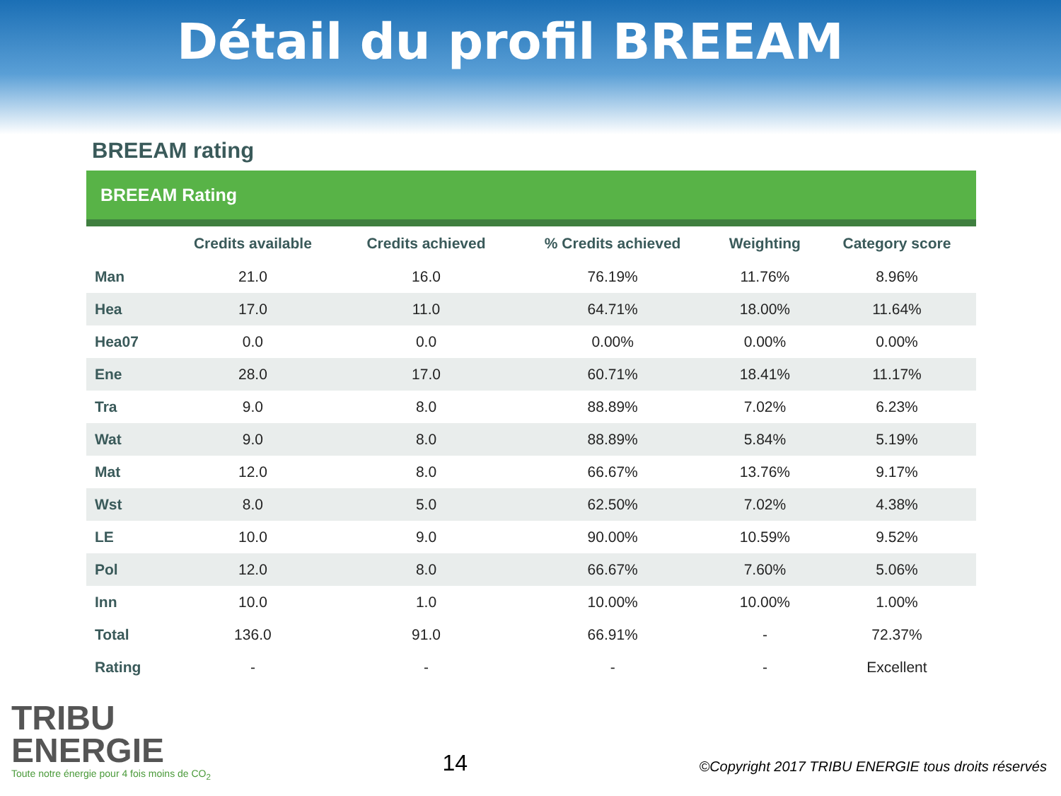Détail du profil BREEAM
BREEAM rating
BREEAM Rating
| | Credits available | Credits achieved | % Credits achieved | Weighting | Category score |
| --- | --- | --- | --- | --- | --- |
| Man | 21.0 | 16.0 | 76.19% | 11.76% | 8.96% |
| Hea | 17.0 | 11.0 | 64.71% | 18.00% | 11.64% |
| Hea07 | 0.0 | 0.0 | 0.00% | 0.00% | 0.00% |
| Ene | 28.0 | 17.0 | 60.71% | 18.41% | 11.17% |
| Tra | 9.0 | 8.0 | 88.89% | 7.02% | 6.23% |
| Wat | 9.0 | 8.0 | 88.89% | 5.84% | 5.19% |
| Mat | 12.0 | 8.0 | 66.67% | 13.76% | 9.17% |
| Wst | 8.0 | 5.0 | 62.50% | 7.02% | 4.38% |
| LE | 10.0 | 9.0 | 90.00% | 10.59% | 9.52% |
| Pol | 12.0 | 8.0 | 66.67% | 7.60% | 5.06% |
| Inn | 10.0 | 1.0 | 10.00% | 10.00% | 1.00% |
| Total | 136.0 | 91.0 | 66.91% | - | 72.37% |
| Rating | - | - | - | - | Excellent |
TRIBU
ENERGIE
Toute notre énergie pour 4 fois moins de CO<sub>2</sub>
14
©Copyright 2017 TRIBU ENERGIE tous droits réservés